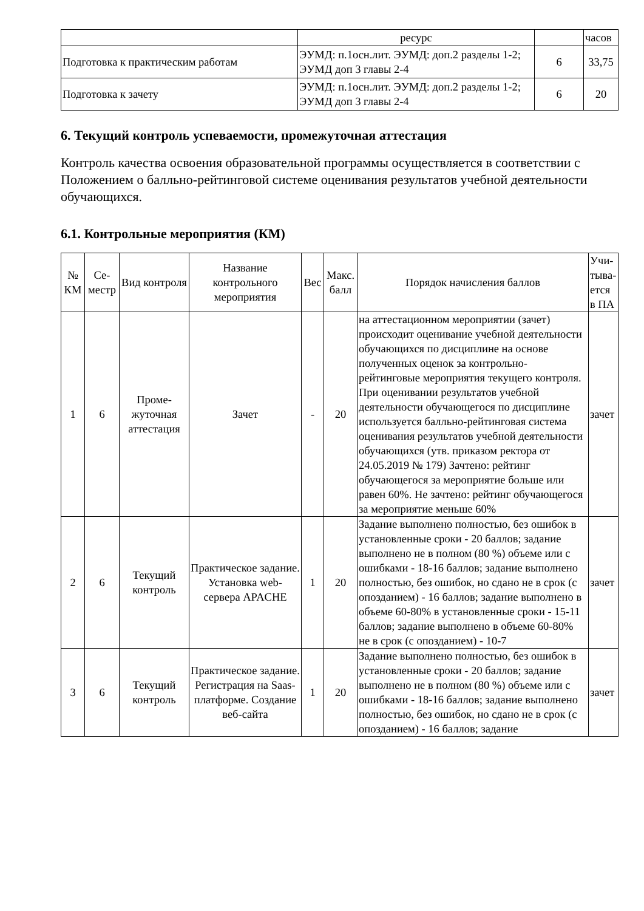| | ресурс | | часов |
| Подготовка к практическим работам | ЭУМД: п.1осн.лит. ЭУМД: доп.2 разделы 1-2; ЭУМД доп 3 главы 2-4 | 6 | 33,75 |
| Подготовка к зачету | ЭУМД: п.1осн.лит. ЭУМД: доп.2 разделы 1-2; ЭУМД доп 3 главы 2-4 | 6 | 20 |
6. Текущий контроль успеваемости, промежуточная аттестация
Контроль качества освоения образовательной программы осуществляется в соответствии с Положением о балльно-рейтинговой системе оценивания результатов учебной деятельности обучающихся.
6.1. Контрольные мероприятия (КМ)
| № КМ | Се-местр | Вид контроля | Название контрольного мероприятия | Вес | Макс. балл | Порядок начисления баллов | Учи-тыва-ется в ПА |
| --- | --- | --- | --- | --- | --- | --- | --- |
| 1 | 6 | Проме-жуточная аттестация | Зачет | - | 20 | на аттестационном мероприятии (зачет) происходит оценивание учебной деятельности обучающихся по дисциплине на основе полученных оценок за контрольно-рейтинговые мероприятия текущего контроля. При оценивании результатов учебной деятельности обучающегося по дисциплине используется балльно-рейтинговая система оценивания результатов учебной деятельности обучающихся (утв. приказом ректора от 24.05.2019 № 179) Зачтено: рейтинг обучающегося за мероприятие больше или равен 60%. Не зачтено: рейтинг обучающегося за мероприятие меньше 60% | зачет |
| 2 | 6 | Текущий контроль | Практическое задание. Установка web-сервера APACHE | 1 | 20 | Задание выполнено полностью, без ошибок в установленные сроки - 20 баллов; задание выполнено не в полном (80 %) объеме или с ошибками - 18-16 баллов; задание выполнено полностью, без ошибок, но сдано не в срок (с опозданием) - 16 баллов; задание выполнено в объеме 60-80% в установленные сроки - 15-11 баллов; задание выполнено в объеме 60-80% не в срок (с опозданием) - 10-7 | зачет |
| 3 | 6 | Текущий контроль | Практическое задание. Регистрация на Saas-платформе. Создание веб-сайта | 1 | 20 | Задание выполнено полностью, без ошибок в установленные сроки - 20 баллов; задание выполнено не в полном (80 %) объеме или с ошибками - 18-16 баллов; задание выполнено полностью, без ошибок, но сдано не в срок (с опозданием) - 16 баллов; задание | зачет |